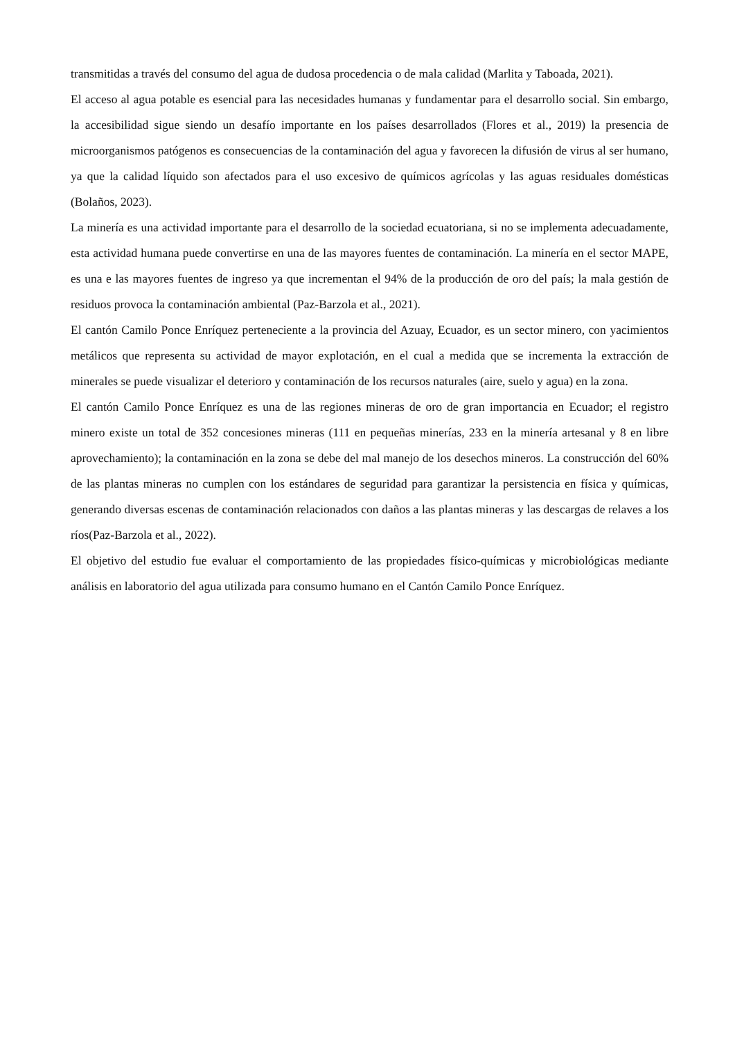transmitidas a través del consumo del agua de dudosa procedencia o de mala calidad (Marlita y Taboada, 2021).
El acceso al agua potable es esencial para las necesidades humanas y fundamentar para el desarrollo social. Sin embargo, la accesibilidad sigue siendo un desafío importante en los países desarrollados (Flores et al., 2019) la presencia de microorganismos patógenos es consecuencias de la contaminación del agua y favorecen la difusión de virus al ser humano, ya que la calidad líquido son afectados para el uso excesivo de químicos agrícolas y las aguas residuales domésticas (Bolaños, 2023).
La minería es una actividad importante para el desarrollo de la sociedad ecuatoriana, si no se implementa adecuadamente, esta actividad humana puede convertirse en una de las mayores fuentes de contaminación. La minería en el sector MAPE, es una e las mayores fuentes de ingreso ya que incrementan el 94% de la producción de oro del país; la mala gestión de residuos provoca la contaminación ambiental (Paz-Barzola et al., 2021).
El cantón Camilo Ponce Enríquez perteneciente a la provincia del Azuay, Ecuador, es un sector minero, con yacimientos metálicos que representa su actividad de mayor explotación, en el cual a medida que se incrementa la extracción de minerales se puede visualizar el deterioro y contaminación de los recursos naturales (aire, suelo y agua) en la zona.
El cantón Camilo Ponce Enríquez es una de las regiones mineras de oro de gran importancia en Ecuador; el registro minero existe un total de 352 concesiones mineras (111 en pequeñas minerías, 233 en la minería artesanal y 8 en libre aprovechamiento); la contaminación en la zona se debe del mal manejo de los desechos mineros. La construcción del 60% de las plantas mineras no cumplen con los estándares de seguridad para garantizar la persistencia en física y químicas, generando diversas escenas de contaminación relacionados con daños a las plantas mineras y las descargas de relaves a los ríos(Paz-Barzola et al., 2022).
El objetivo del estudio fue evaluar el comportamiento de las propiedades físico-químicas y microbiológicas mediante análisis en laboratorio del agua utilizada para consumo humano en el Cantón Camilo Ponce Enríquez.